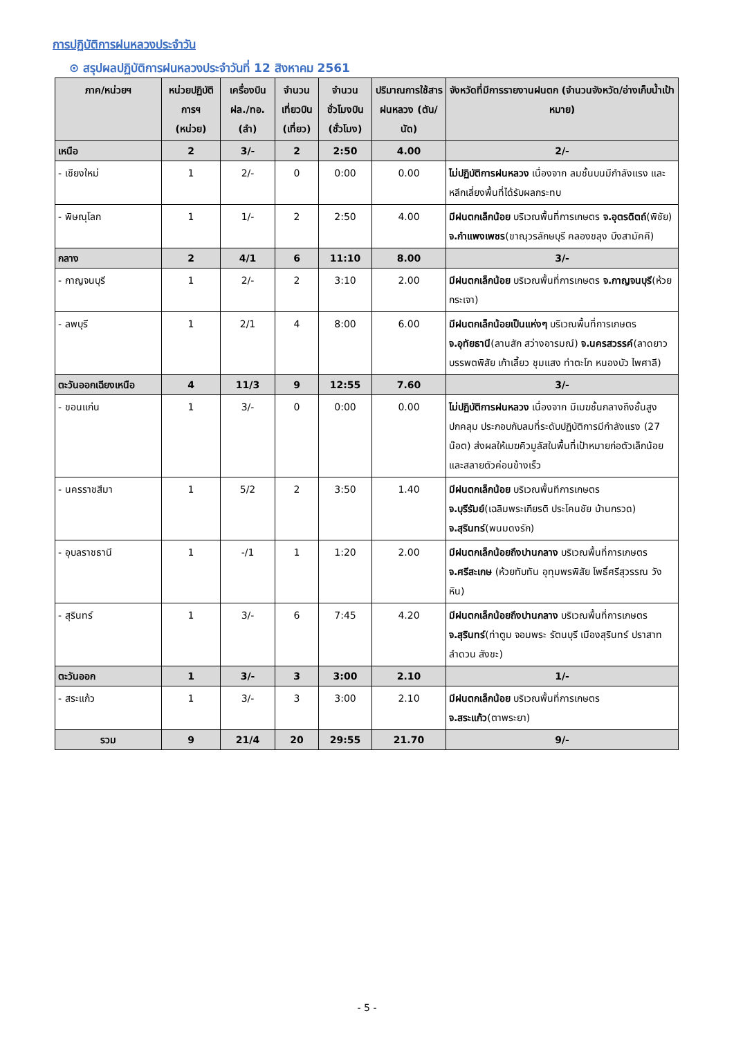การปฏิบัติการฝนหลวงประจำวัน
⊙ สรุปผลปฏิบัติการฝนหลวงประจำวันที่ 12 สิงหาคม 2561
| ภาค/หน่วยฯ | หน่วยปฏิบัติการฯ (หน่วย) | เครื่องบิน ฝล./ทอ. (ลำ) | จำนวนเที่ยวบิน (เที่ยว) | จำนวนชั่วโมงบิน (ชั่วโมง) | ปริมาณการใช้สารฝนหลวง (ตัน/นัด) | จังหวัดที่มีการรายงานฝนตก (จำนวนจังหวัด/อ่างเก็บน้ำเป้าหมาย) |
| --- | --- | --- | --- | --- | --- | --- |
| เหนือ | 2 | 3/- | 2 | 2:50 | 4.00 | 2/- |
| - เชียงใหม่ | 1 | 2/- | 0 | 0:00 | 0.00 | ไม่ปฏิบัติการฝนหลวง เนื่องจาก ลมชั้นบนมีกำลังแรง และหลีกเลี่ยงพื้นที่ได้รับผลกระทบ |
| - พิษณุโลก | 1 | 1/- | 2 | 2:50 | 4.00 | มีฝนตกเล็กน้อย บริเวณพื้นที่การเกษตร จ.อุตรดิตถ์ (พิชัย) จ.กำแพงเพชร (ขาณุวรลักษบุรี คลองขลุง บึงสามัคคี) |
| กลาง | 2 | 4/1 | 6 | 11:10 | 8.00 | 3/- |
| - กาญจนบุรี | 1 | 2/- | 2 | 3:10 | 2.00 | มีฝนตกเล็กน้อย บริเวณพื้นที่การเกษตร จ.กาญจนบุรี (ห้วยกระเจา) |
| - ลพบุรี | 1 | 2/1 | 4 | 8:00 | 6.00 | มีฝนตกเล็กน้อยเป็นแห่งๆ บริเวณพื้นที่การเกษตร จ.อุทัยธานี (ลานสัก สว่างอารมณ์) จ.นครสวรรค์ (ลาดยาว บรรพตพิสัย เก้าเลี้ยว ชุมแสง ท่าตะโก หนองบัว ไพศาลี) |
| ตะวันออกเฉียงเหนือ | 4 | 11/3 | 9 | 12:55 | 7.60 | 3/- |
| - ขอนแก่น | 1 | 3/- | 0 | 0:00 | 0.00 | ไม่ปฏิบัติการฝนหลวง เนื่องจาก มีเมฆชั้นกลางถึงชั้นสูงปกคลุม ประกอบกับลมที่ระดับปฏิบัติการมีกำลังแรง (27 น๊อต) ส่งผลให้เมฆคิวมูลัสในพื้นที่เป้าหมายก่อตัวเล็กน้อยและสลายตัวค่อนข้างเร็ว |
| - นครราชสีมา | 1 | 5/2 | 2 | 3:50 | 1.40 | มีฝนตกเล็กน้อย บริเวณพื้นทีการเกษตร จ.บุรีรัมย์ (เฉลิมพระเกียรติ ประโคนชัย บ้านกรวด) จ.สุรินทร์ (พนมดงรัก) |
| - อุบลราชธานี | 1 | -/1 | 1 | 1:20 | 2.00 | มีฝนตกเล็กน้อยถึงปานกลาง บริเวณพื้นที่การเกษตร จ.ศรีสะเกษ (ห้วยทับทัน อุทุมพรพิสัย โพธิ์ศรีสุวรรณ วังหิน) |
| - สุรินทร์ | 1 | 3/- | 6 | 7:45 | 4.20 | มีฝนตกเล็กน้อยถึงปานกลาง บริเวณพื้นที่การเกษตร จ.สุรินทร์ (ท่าตูม จอมพระ รัตนบุรี เมืองสุรินทร์ ปราสาท ลำดวน สังขะ) |
| ตะวันออก | 1 | 3/- | 3 | 3:00 | 2.10 | 1/- |
| - สระแก้ว | 1 | 3/- | 3 | 3:00 | 2.10 | มีฝนตกเล็กน้อย บริเวณพื้นที่การเกษตร จ.สระแก้ว (ตาพระยา) |
| รวม | 9 | 21/4 | 20 | 29:55 | 21.70 | 9/- |
- 5 -